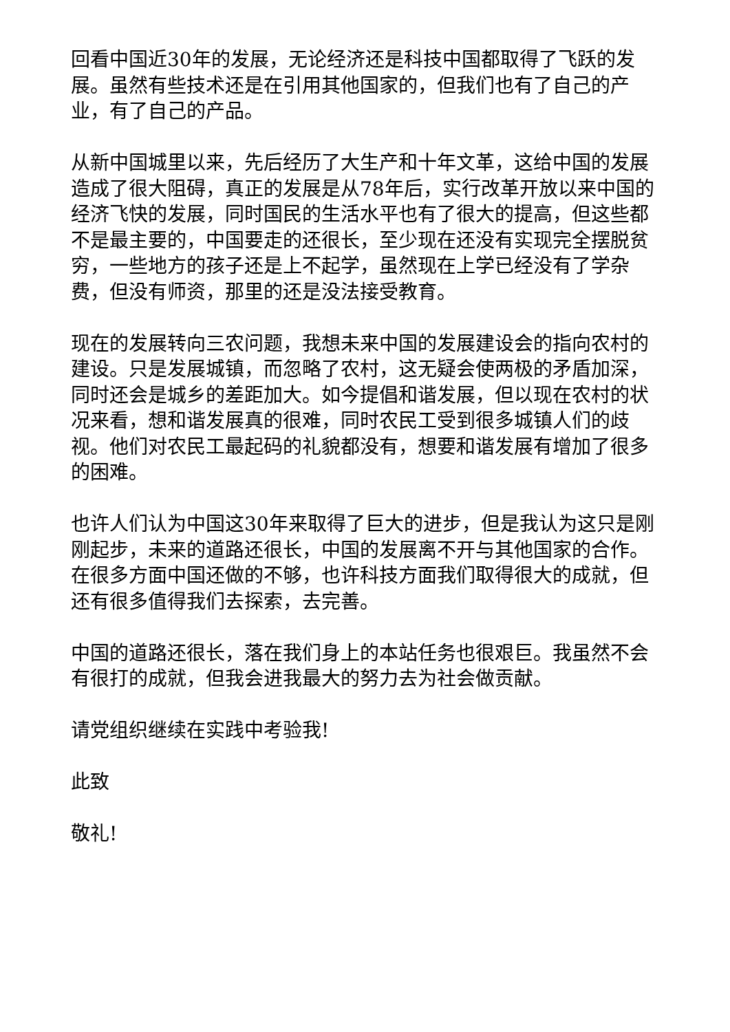回看中国近30年的发展，无论经济还是科技中国都取得了飞跃的发展。虽然有些技术还是在引用其他国家的，但我们也有了自己的产业，有了自己的产品。
从新中国城里以来，先后经历了大生产和十年文革，这给中国的发展造成了很大阻碍，真正的发展是从78年后，实行改革开放以来中国的经济飞快的发展，同时国民的生活水平也有了很大的提高，但这些都不是最主要的，中国要走的还很长，至少现在还没有实现完全摆脱贫穷，一些地方的孩子还是上不起学，虽然现在上学已经没有了学杂费，但没有师资，那里的还是没法接受教育。
现在的发展转向三农问题，我想未来中国的发展建设会的指向农村的建设。只是发展城镇，而忽略了农村，这无疑会使两极的矛盾加深，同时还会是城乡的差距加大。如今提倡和谐发展，但以现在农村的状况来看，想和谐发展真的很难，同时农民工受到很多城镇人们的歧视。他们对农民工最起码的礼貌都没有，想要和谐发展有增加了很多的困难。
也许人们认为中国这30年来取得了巨大的进步，但是我认为这只是刚刚起步，未来的道路还很长，中国的发展离不开与其他国家的合作。在很多方面中国还做的不够，也许科技方面我们取得很大的成就，但还有很多值得我们去探索，去完善。
中国的道路还很长，落在我们身上的本站任务也很艰巨。我虽然不会有很打的成就，但我会进我最大的努力去为社会做贡献。
请党组织继续在实践中考验我!
此致
敬礼!